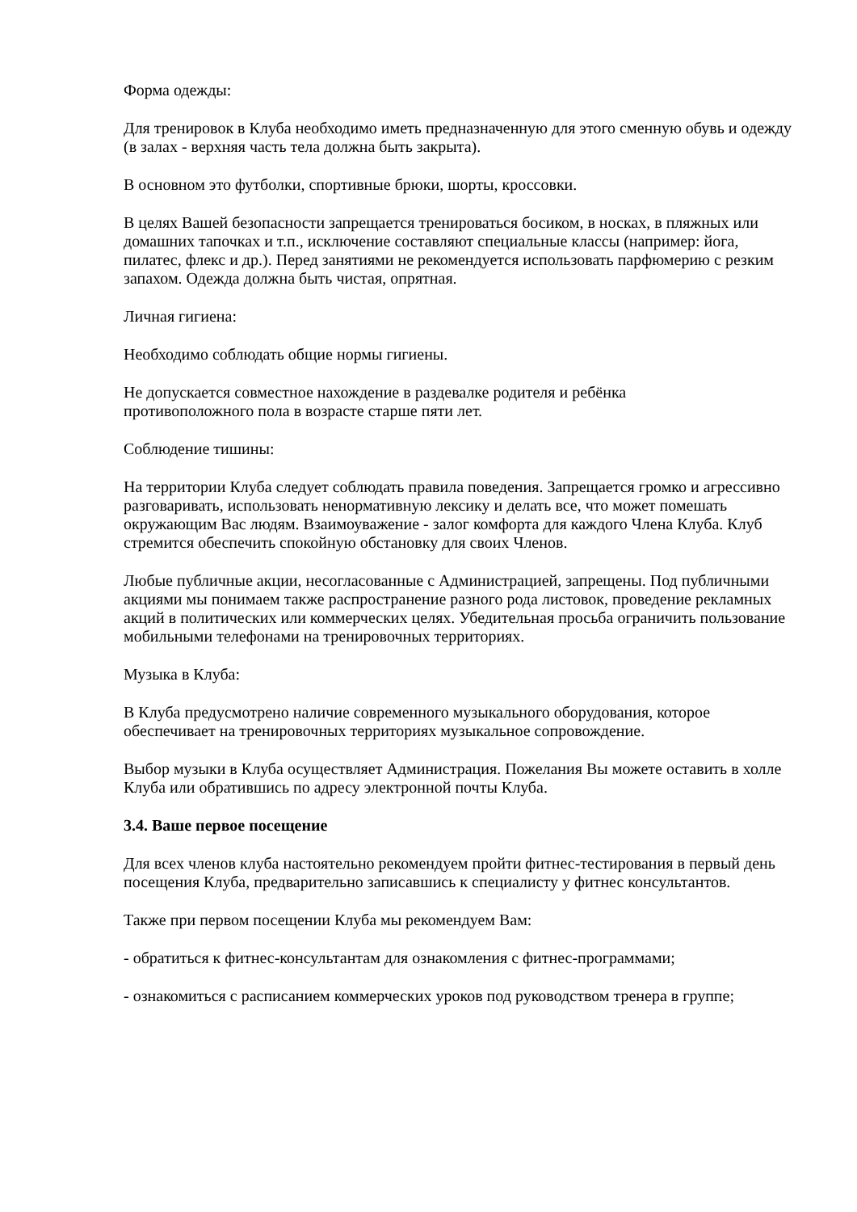Форма одежды:
Для тренировок в Клуба необходимо иметь предназначенную для этого сменную обувь и одежду (в залах - верхняя часть тела должна быть закрыта).
В основном это футболки, спортивные брюки, шорты, кроссовки.
В целях Вашей безопасности запрещается тренироваться босиком, в носках, в пляжных или домашних тапочках и т.п., исключение составляют специальные классы (например: йога, пилатес, флекс и др.). Перед занятиями не рекомендуется использовать парфюмерию с резким запахом. Одежда должна быть чистая, опрятная.
Личная гигиена:
Необходимо соблюдать общие нормы гигиены.
Не допускается совместное нахождение в раздевалке родителя и ребёнка
противоположного пола в возрасте старше пяти лет.
Соблюдение тишины:
На территории Клуба следует соблюдать правила поведения. Запрещается громко и агрессивно разговаривать, использовать ненормативную лексику и делать все, что может помешать окружающим Вас людям. Взаимоуважение - залог комфорта для каждого Члена Клуба. Клуб стремится обеспечить спокойную обстановку для своих Членов.
Любые публичные акции, несогласованные с Администрацией, запрещены. Под публичными акциями мы понимаем также распространение разного рода листовок, проведение рекламных акций в политических или коммерческих целях. Убедительная просьба ограничить пользование мобильными телефонами на тренировочных территориях.
Музыка в Клуба:
В Клуба предусмотрено наличие современного музыкального оборудования, которое обеспечивает на тренировочных территориях музыкальное сопровождение.
Выбор музыки в Клуба осуществляет Администрация. Пожелания Вы можете оставить в холле Клуба или обратившись по адресу электронной почты Клуба.
3.4. Ваше первое посещение
Для всех членов клуба настоятельно рекомендуем пройти фитнес-тестирования в первый день посещения Клуба, предварительно записавшись к специалисту у фитнес консультантов.
Также при первом посещении Клуба мы рекомендуем Вам:
- обратиться к фитнес-консультантам для ознакомления с фитнес-программами;
- ознакомиться с расписанием коммерческих уроков под руководством тренера в группе;